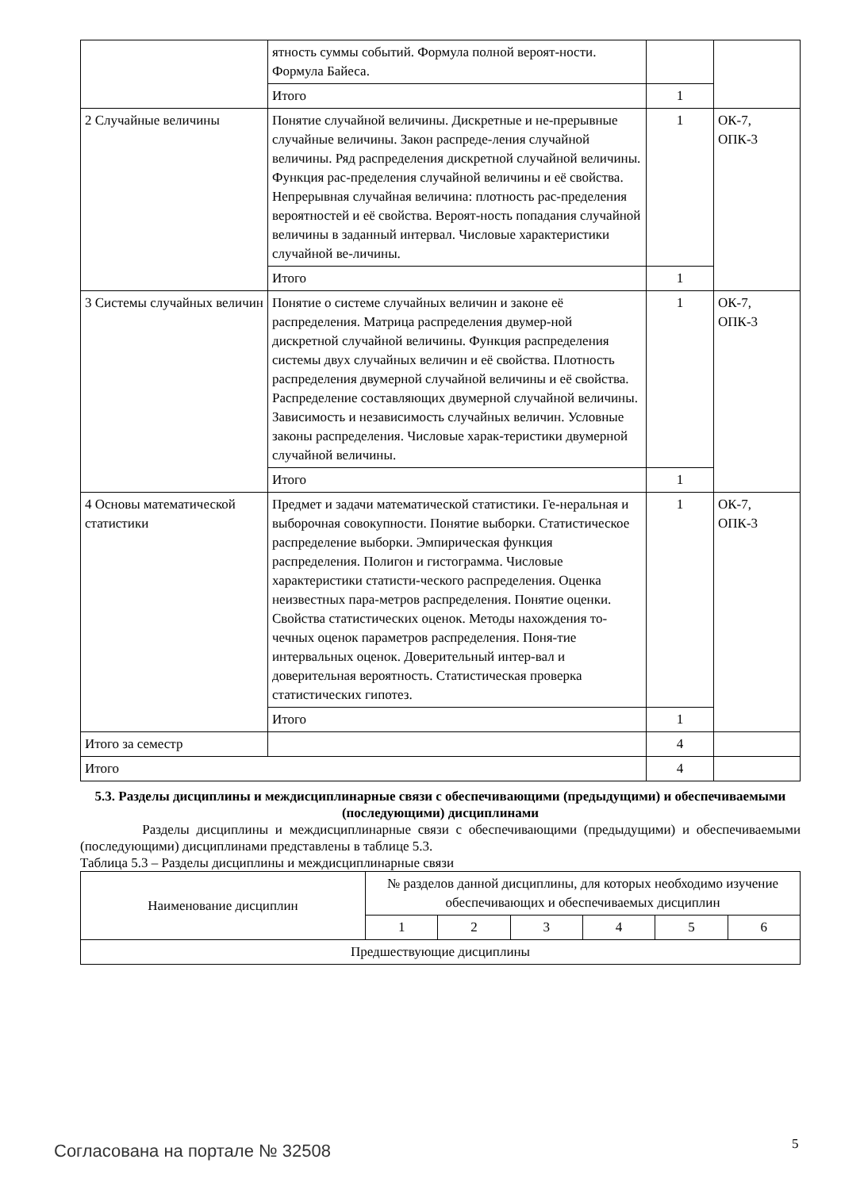| | ятность суммы событий. Формула полной вероят-ности. Формула Байеса. | | |
| | Итого | 1 | |
| 2 Случайные величины | Понятие случайной величины. Дискретные и не-прерывные случайные величины. Закон распреде-ления случайной величины. Ряд распределения дискретной случайной величины. Функция рас-пределения случайной величины и её свойства. Непрерывная случайная величина: плотность рас-пределения вероятностей и её свойства. Вероят-ность попадания случайной величины в заданный интервал. Числовые характеристики случайной ве-личины. | 1 | ОК-7, ОПК-3 |
| | Итого | 1 | |
| 3 Системы случайных величин | Понятие о системе случайных величин и законе её распределения. Матрица распределения двумер-ной дискретной случайной величины. Функция распределения системы двух случайных величин и её свойства. Плотность распределения двумерной случайной величины и её свойства. Распределение составляющих двумерной случайной величины. Зависимость и независимость случайных величин. Условные законы распределения. Числовые харак-теристики двумерной случайной величины. | 1 | ОК-7, ОПК-3 |
| | Итого | 1 | |
| 4 Основы математической статистики | Предмет и задачи математической статистики. Ге-неральная и выборочная совокупности. Понятие выборки. Статистическое распределение выборки. Эмпирическая функция распределения. Полигон и гистограмма. Числовые характеристики статисти-ческого распределения. Оценка неизвестных пара-метров распределения. Понятие оценки. Свойства статистических оценок. Методы нахождения то-чечных оценок параметров распределения. Поня-тие интервальных оценок. Доверительный интер-вал и доверительная вероятность. Статистическая проверка статистических гипотез. | 1 | ОК-7, ОПК-3 |
| | Итого | 1 | |
| Итого за семестр | | 4 | |
| Итого | | 4 | |
5.3. Разделы дисциплины и междисциплинарные связи с обеспечивающими (предыдущими) и обеспечиваемыми (последующими) дисциплинами
Разделы дисциплины и междисциплинарные связи с обеспечивающими (предыдущими) и обеспечиваемыми (последующими) дисциплинами представлены в таблице 5.3.
Таблица 5.3 – Разделы дисциплины и междисциплинарные связи
| Наименование дисциплин | № разделов данной дисциплины, для которых необходимо изучение обеспечивающих и обеспечиваемых дисциплин | | | | | |
| --- | --- | --- | --- | --- | --- | --- |
| | 1 | 2 | 3 | 4 | 5 | 6 |
| Предшествующие дисциплины | | | | | | |
Согласована на портале № 32508 5